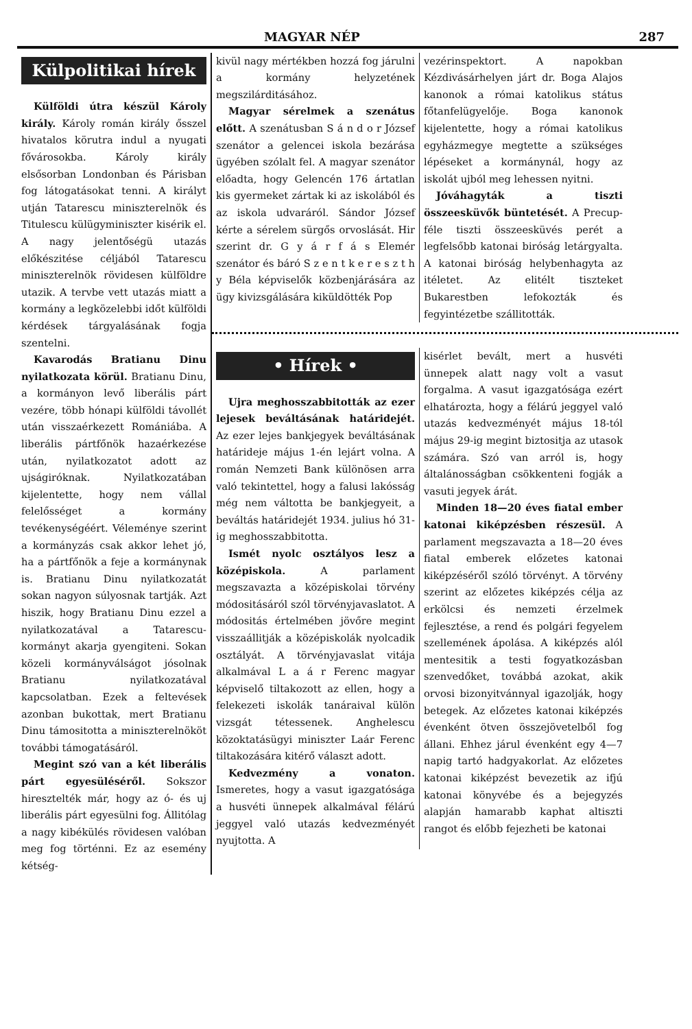MAGYAR NÉP 287
Külpolitikai hírek
Külföldi útra készül Károly király. Károly román király ősszel hivatalos körutra indul a nyugati fővárosokba. Károly király elsősorban Londonban és Párisban fog látogatásokat tenni. A királyt utján Tatarescu miniszterelnök és Titulescu külügyminiszter kisérik el. A nagy jelentőségü utazás előkészitése céljából Tatarescu miniszterelnök rövidesen külföldre utazik. A tervbe vett utazás miatt a kormány a legközelebbi időt külföldi kérdések tárgyalásának fogja szentelni.
Kavarodás Bratianu Dinu nyilatkozata körül. Bratianu Dinu, a kormányon levő liberális párt vezére, több hónapi külföldi távollét után visszaérkezett Romániába. A liberális pártfőnök hazaérkezése után, nyilatkozatot adott az ujságiróknak. Nyilatkozatában kijelentette, hogy nem vállal felelősséget a kormány tevékenységéért. Véleménye szerint a kormányzás csak akkor lehet jó, ha a pártfőnök a feje a kormánynak is. Bratianu Dinu nyilatkozatát sokan nagyon súlyosnak tartják. Azt hiszik, hogy Bratianu Dinu ezzel a nyilatkozatával a Tatarescu-kormányt akarja gyengiteni. Sokan közeli kormányválságot jósolnak Bratianu nyilatkozatával kapcsolatban. Ezek a feltevések azonban bukottak, mert Bratianu Dinu támositotta a miniszterelnököt további támogatásáról.
Megint szó van a két liberális párt egyesüléséről. Sokszor hiresztelték már, hogy az ó- és uj liberális párt egyesülni fog. Állitólag a nagy kibékülés rövidesen valóban meg fog történni. Ez az esemény kétség-
kivül nagy mértékben hozzá fog járulni a kormány helyzetének megszilárditásához.
Magyar sérelmek a szenátus előtt. A szenátusban S á n d o r József szenátor a gelencei iskola bezárása ügyében szólalt fel. A magyar szenátor előadta, hogy Gelencén 176 ártatlan kis gyermeket zártak ki az iskolából és az iskola udvaráról. Sándor József kérte a sérelem sürgős orvoslását. Hir szerint dr. G y á r f á s Elemér szenátor és báró S z e n t k e r e s z t h y Béla képviselők közbenjárására az ügy kivizsgálására kiküldötték Pop
vezérinspektort. A napokban Kézdivásárhelyen járt dr. Boga Alajos kanonok a római katolikus státus főtanfelügyelője. Boga kanonok kijelentette, hogy a római katolikus egyházmegye megtette a szükséges lépéseket a kormánynál, hogy az iskolát ujból meg lehessen nyitni.
Jóváhagyták a tiszti összeesküvők büntetését. A Precup-féle tiszti összeesküvés perét a legfelsőbb katonai biróság letárgyalta. A katonai biróság helybenhagyta az itéletet. Az elitélt tiszteket Bukarestben lefokozták és fegyintézetbe szállitották.
• Hírek •
Ujra meghosszabbitották az ezer lejesek beváltásának határidejét. Az ezer lejes bankjegyek beváltásának határideje május 1-én lejárt volna. A román Nemzeti Bank különösen arra való tekintettel, hogy a falusi lakósság még nem váltotta be bankjegyeit, a beváltás határidejét 1934. julius hó 31-ig meghosszabbitotta.
Ismét nyolc osztályos lesz a középiskola. A parlament megszavazta a középiskolai törvény módositásáról szól törvényjavaslatot. A módositás értelmében jövőre megint visszaállitják a középiskolák nyolcadik osztályát. A törvényjavaslat vitája alkalmával L a á r Ferenc magyar képviselő tiltakozott az ellen, hogy a felekezeti iskolák tanáraival külön vizsgát tétessenek. Anghelescu közoktatásügyi miniszter Laár Ferenc tiltakozására kitérő választ adott.
Kedvezmény a vonaton. Ismeretes, hogy a vasut igazgatósága a husvéti ünnepek alkalmával félárú jeggyel való utazás kedvezményét nyujtotta. A
kisérlet bevált, mert a husvéti ünnepek alatt nagy volt a vasut forgalma. A vasut igazgatósága ezért elhatározta, hogy a félárú jeggyel való utazás kedvezményét május 18-tól május 29-ig megint biztositja az utasok számára. Szó van arról is, hogy általánosságban csökkenteni fogják a vasuti jegyek árát.
Minden 18—20 éves fiatal ember katonai kiképzésben részesül. A parlament megszavazta a 18—20 éves fiatal emberek előzetes katonai kiképzéséről szóló törvényt. A törvény szerint az előzetes kiképzés célja az erkölcsi és nemzeti érzelmek fejlesztése, a rend és polgári fegyelem szellemének ápolása. A kiképzés alól mentesitik a testi fogyatkozásban szenvedőket, továbbá azokat, akik orvosi bizonyitvánnyal igazolják, hogy betegek. Az előzetes katonai kiképzés évenként ötven összejövetelből fog állani. Ehhez járul évenként egy 4—7 napig tartó hadgyakorlat. Az előzetes katonai kiképzést bevezetik az ifjú katonai könyvébe és a bejegyzés alapján hamarabb kaphat altiszti rangot és előbb fejezheti be katonai